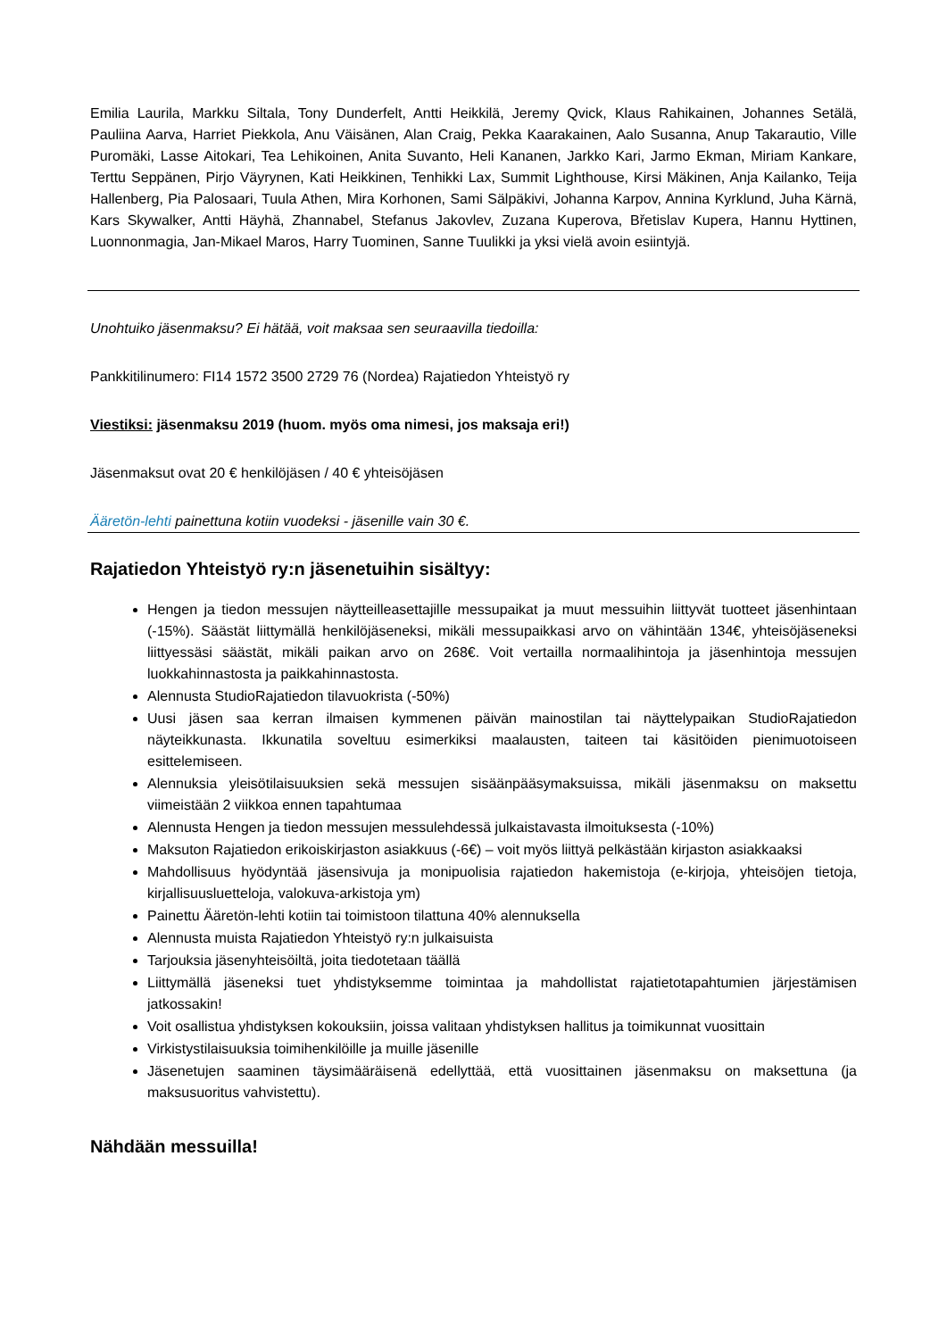Emilia Laurila, Markku Siltala, Tony Dunderfelt, Antti Heikkilä, Jeremy Qvick, Klaus Rahikainen, Johannes Setälä, Pauliina Aarva, Harriet Piekkola, Anu Väisänen, Alan Craig, Pekka Kaarakainen, Aalo Susanna, Anup Takarautio, Ville Puromäki, Lasse Aitokari, Tea Lehikoinen, Anita Suvanto, Heli Kananen, Jarkko Kari, Jarmo Ekman, Miriam Kankare, Terttu Seppänen, Pirjo Väyrynen, Kati Heikkinen, Tenhikki Lax, Summit Lighthouse, Kirsi Mäkinen, Anja Kailanko, Teija Hallenberg, Pia Palosaari, Tuula Athen, Mira Korhonen, Sami Sälpäkivi, Johanna Karpov, Annina Kyrklund, Juha Kärnä, Kars Skywalker, Antti Häyhä, Zhannabel, Stefanus Jakovlev, Zuzana Kuperova, Břetislav Kupera, Hannu Hyttinen, Luonnonmagia, Jan-Mikael Maros, Harry Tuominen, Sanne Tuulikki ja yksi vielä avoin esiintyjä.
Unohtuiko jäsenmaksu? Ei hätää, voit maksaa sen seuraavilla tiedoilla:
Pankkitilinumero: FI14 1572 3500 2729 76 (Nordea) Rajatiedon Yhteistyö ry
Viestiksi: jäsenmaksu 2019 (huom. myös oma nimesi, jos maksaja eri!)
Jäsenmaksut ovat 20 € henkilöjäsen / 40 € yhteisöjäsen
Ääretön-lehti painettuna kotiin vuodeksi - jäsenille vain 30 €.
Rajatiedon Yhteistyö ry:n jäsenetuihin sisältyy:
Hengen ja tiedon messujen näytteilleasettajille messupaikat ja muut messuihin liittyvät tuotteet jäsenhintaan (-15%). Säästät liittymällä henkilöjäseneksi, mikäli messupaikkasi arvo on vähintään 134€, yhteisöjäseneksi liittyessäsi säästät, mikäli paikan arvo on 268€. Voit vertailla normaalihintoja ja jäsenhintoja messujen luokkahinnastosta ja paikkahinnastosta.
Alennusta StudioRajatiedon tilavuokrista (-50%)
Uusi jäsen saa kerran ilmaisen kymmenen päivän mainostilan tai näyttelypaikan StudioRajatiedon näyteikkunasta. Ikkunatila soveltuu esimerkiksi maalausten, taiteen tai käsitöiden pienimuotoiseen esittelemiseen.
Alennuksia yleisötilaisuuksien sekä messujen sisäänpääsymaksuissa, mikäli jäsenmaksu on maksettu viimeistään 2 viikkoa ennen tapahtumaa
Alennusta Hengen ja tiedon messujen messulehdessä julkaistavasta ilmoituksesta (-10%)
Maksuton Rajatiedon erikoiskirjaston asiakkuus (-6€) – voit myös liittyä pelkästään kirjaston asiakkaaksi
Mahdollisuus hyödyntää jäsensivuja ja monipuolisia rajatiedon hakemistoja (e-kirjoja, yhteisöjen tietoja, kirjallisuusluetteloja, valokuva-arkistoja ym)
Painettu Ääretön-lehti kotiin tai toimistoon tilattuna 40% alennuksella
Alennusta muista Rajatiedon Yhteistyö ry:n julkaisuista
Tarjouksia jäsenyhteisöiltä, joita tiedotetaan täällä
Liittymällä jäseneksi tuet yhdistyksemme toimintaa ja mahdollistat rajatietotapahtumien järjestämisen jatkossakin!
Voit osallistua yhdistyksen kokouksiin, joissa valitaan yhdistyksen hallitus ja toimikunnat vuosittain
Virkistystilaisuuksia toimihenkilöille ja muille jäsenille
Jäsenetujen saaminen täysimääräisenä edellyttää, että vuosittainen jäsenmaksu on maksettuna (ja maksusuoritus vahvistettu).
Nähdään messuilla!